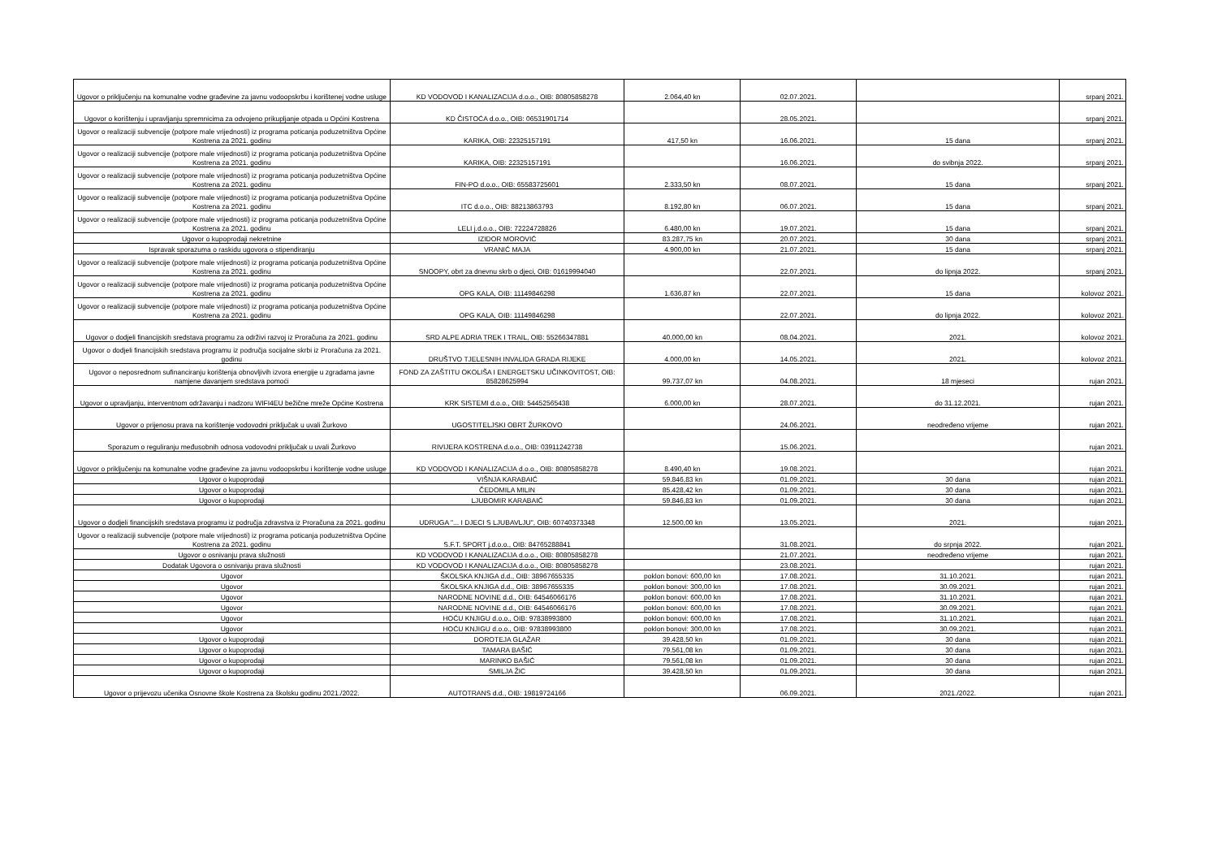| Ugovor o priključenju na komunalne vodne građevine za javnu vodoopskrbu i korištenej vodne usluge | KD VODOVOD I KANALIZACIJA d.o.o., OIB: 80805858278 | 2.064,40 kn | 02.07.2021. | | srpanj 2021. |
| Ugovor o korištenju i upravljanju spremnicima za odvojeno prikupljanje otpada u Općini Kostrena | KD ČISTOĆA d.o.o., OIB: 06531901714 | | 28.05.2021. | | srpanj 2021. |
| Ugovor o realizaciji subvencije (potpore male vrijednosti) iz programa poticanja poduzetništva Općine Kostrena za 2021. godinu | KARIKA, OIB: 22325157191 | 417,50 kn | 16.06.2021. | 15 dana | srpanj 2021. |
| Ugovor o realizaciji subvencije (potpore male vrijednosti) iz programa poticanja poduzetništva Općine Kostrena za 2021. godinu | KARIKA, OIB: 22325157191 | | 16.06.2021. | do svibnja 2022. | srpanj 2021. |
| Ugovor o realizaciji subvencije (potpore male vrijednosti) iz programa poticanja poduzetništva Općine Kostrena za 2021. godinu | FIN-PO d.o.o., OIB: 65583725601 | 2.333,50 kn | 08.07.2021. | 15 dana | srpanj 2021. |
| Ugovor o realizaciji subvencije (potpore male vrijednosti) iz programa poticanja poduzetništva Općine Kostrena za 2021. godinu | ITC d.o.o., OIB: 88213863793 | 8.192,80 kn | 06.07.2021. | 15 dana | srpanj 2021. |
| Ugovor o realizaciji subvencije (potpore male vrijednosti) iz programa poticanja poduzetništva Općine Kostrena za 2021. godinu | LELI j.d.o.o., OIB: 72224728826 | 6.480,00 kn | 19.07.2021. | 15 dana | srpanj 2021. |
| Ugovor o kupoprodaji nekretnine | IZIDOR MOROVIĆ | 83.287,75 kn | 20.07.2021. | 30 dana | srpanj 2021. |
| Ispravak sporazuma o raskidu ugovora o stipendiranju | VRANIĆ MAJA | 4.900,00 kn | 21.07.2021. | 15 dana | srpanj 2021. |
| Ugovor o realizaciji subvencije (potpore male vrijednosti) iz programa poticanja poduzetništva Općine Kostrena za 2021. godinu | SNOOPY, obrt za dnevnu skrb o djeci, OIB: 01619994040 | | 22.07.2021. | do lipnja 2022. | srpanj 2021. |
| Ugovor o realizaciji subvencije (potpore male vrijednosti) iz programa poticanja poduzetništva Općine Kostrena za 2021. godinu | OPG KALA, OIB: 11149846298 | 1.636,87 kn | 22.07.2021. | 15 dana | kolovoz 2021. |
| Ugovor o realizaciji subvencije (potpore male vrijednosti) iz programa poticanja poduzetništva Općine Kostrena za 2021. godinu | OPG KALA, OIB: 11149846298 | | 22.07.2021. | do lipnja 2022. | kolovoz 2021. |
| Ugovor o dodjeli financijskih sredstava programu za održivi razvoj iz Proračuna za 2021. godinu | SRD ALPE ADRIA TREK I TRAIL, OIB: 55266347881 | 40.000,00 kn | 08.04.2021. | 2021. | kolovoz 2021. |
| Ugovor o dodjeli financijskih sredstava programu iz područja socijalne skrbi iz Proračuna za 2021. godinu | DRUŠTVO TJELESNIH INVALIDA GRADA RIJEKE | 4.000,00 kn | 14.05.2021. | 2021. | kolovoz 2021. |
| Ugovor o neposrednom sufinanciranju korištenja obnovljivih izvora energije u zgradama javne namjene davanjem sredstava pomoći | FOND ZA ZAŠTITU OKOLIŠA I ENERGETSKU UČINKOVITOST, OIB: 85828625994 | 99.737,07 kn | 04.08.2021. | 18 mjeseci | rujan 2021. |
| Ugovor o upravljanju, interventnom održavanju i nadzoru WIFI4EU bežične mreže Općine Kostrena | KRK SISTEMI d.o.o., OIB: 54452565438 | 6.000,00 kn | 28.07.2021. | do 31.12.2021. | rujan 2021. |
| Ugovor o prijenosu prava na korištenje vodovodni priključak u uvali Žurkovo | UGOSTITELJSKI OBRT ŽURKOVO | | 24.06.2021. | neodređeno vrijeme | rujan 2021. |
| Sporazum o reguliranju međusobnih odnosa vodovodni priključak u uvali Žurkovo | RIVIJERA KOSTRENA d.o.o., OIB: 03911242738 | | 15.06.2021. | | rujan 2021. |
| Ugovor o priključenju na komunalne vodne građevine za javnu vodoopskrbu i korištenje vodne usluge | KD VODOVOD I KANALIZACIJA d.o.o., OIB: 80805858278 | 8.490,40 kn | 19.08.2021. | | rujan 2021. |
| Ugovor o kupoprodaji | VIŠNJA KARABAIĆ | 59.846,83 kn | 01.09.2021. | 30 dana | rujan 2021. |
| Ugovor o kupoprodaji | ČEDOMILA MILIN | 85.428,42 kn | 01.09.2021. | 30 dana | rujan 2021. |
| Ugovor o kupoprodaji | LJUBOMIR KARABAIĆ | 59.846,83 kn | 01.09.2021. | 30 dana | rujan 2021. |
| Ugovor o dodjeli financijskih sredstava programu iz područja zdravstva iz Proračuna za 2021. godinu | UDRUGA "... I DJECI S LJUBAVLJU", OIB: 60740373348 | 12.500,00 kn | 13.05.2021. | 2021. | rujan 2021. |
| Ugovor o realizaciji subvencije (potpore male vrijednosti) iz programa poticanja poduzetništva Općine Kostrena za 2021. godinu | S.F.T. SPORT j.d.o.o., OIB: 84765288841 | | 31.08.2021. | do srpnja 2022. | rujan 2021. |
| Ugovor o osnivanju prava služnosti | KD VODOVOD I KANALIZACIJA d.o.o., OIB: 80805858278 | | 21.07.2021. | neodređeno vrijeme | rujan 2021. |
| Dodatak Ugovora o osnivanju prava služnosti | KD VODOVOD I KANALIZACIJA d.o.o., OIB: 80805858278 | | 23.08.2021. | | rujan 2021. |
| Ugovor | ŠKOLSKA KNJIGA d.d., OIB: 38967655335 | poklon bonovi: 600,00 kn | 17.08.2021. | 31.10.2021. | rujan 2021. |
| Ugovor | ŠKOLSKA KNJIGA d.d., OIB: 38967655335 | poklon bonovi: 300,00 kn | 17.08.2021. | 30.09.2021. | rujan 2021. |
| Ugovor | NARODNE NOVINE d.d., OIB: 64546066176 | poklon bonovi: 600,00 kn | 17.08.2021. | 31.10.2021. | rujan 2021. |
| Ugovor | NARODNE NOVINE d.d., OIB: 64546066176 | poklon bonovi: 600,00 kn | 17.08.2021. | 30.09.2021. | rujan 2021. |
| Ugovor | HOĆU KNJIGU d.o.o., OIB: 97838993800 | poklon bonovi: 600,00 kn | 17.08.2021. | 31.10.2021. | rujan 2021. |
| Ugovor | HOĆU KNJIGU d.o.o., OIB: 97838993800 | poklon bonovi: 300,00 kn | 17.08.2021. | 30.09.2021. | rujan 2021. |
| Ugovor o kupoprodaji | DOROTEJA GLAŽAR | 39.428,50 kn | 01.09.2021. | 30 dana | rujan 2021. |
| Ugovor o kupoprodaji | TAMARA BAŠIĆ | 79.561,08 kn | 01.09.2021. | 30 dana | rujan 2021. |
| Ugovor o kupoprodaji | MARINKO BAŠIĆ | 79.561,08 kn | 01.09.2021. | 30 dana | rujan 2021. |
| Ugovor o kupoprodaji | SMILJA ŽIC | 39.428,50 kn | 01.09.2021. | 30 dana | rujan 2021. |
| Ugovor o prijevozu učenika Osnovne škole Kostrena za školsku godinu 2021./2022. | AUTOTRANS d.d., OIB: 19819724166 | | 06.09.2021. | 2021./2022. | rujan 2021. |